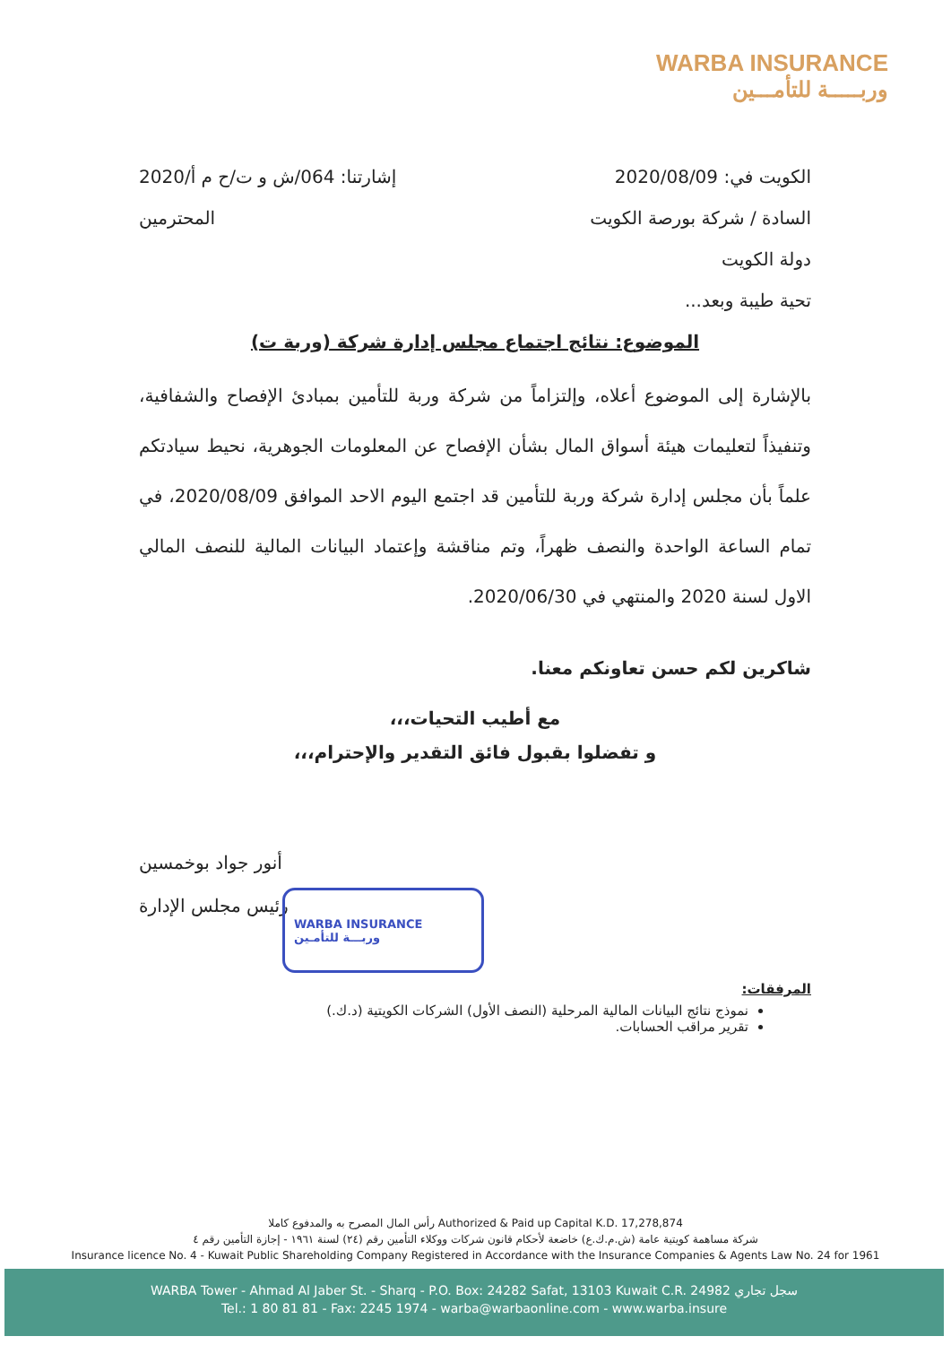WARBA INSURANCE
وربـــــة للتأمـــين
الكويت في: 2020/08/09 إشارتنا: 064/ش و ت/ح م أ/2020
السادة / شركة بورصة الكويت المحترمين
دولة الكويت
تحية طيبة وبعد...
الموضوع: نتائج اجتماع مجلس إدارة شركة (وربة ت)
بالإشارة إلى الموضوع أعلاه، وإلتزاماً من شركة وربة للتأمين بمبادئ الإفصاح والشفافية، وتنفيذاً لتعليمات هيئة أسواق المال بشأن الإفصاح عن المعلومات الجوهرية، نحيط سيادتكم علماً بأن مجلس إدارة شركة وربة للتأمين قد اجتمع اليوم الاحد الموافق 2020/08/09، في تمام الساعة الواحدة والنصف ظهراً، وتم مناقشة وإعتماد البيانات المالية للنصف المالي الاول لسنة 2020 والمنتهي في 2020/06/30.
شاكرين لكم حسن تعاونكم معنا.
مع أطيب التحيات،،،
و تفضلوا بقبول فائق التقدير والإحترام،،،
أنور جواد بوخمسين
رئيس مجلس الإدارة
المرفقات:
نموذج نتائج البيانات المالية المرحلية (النصف الأول) الشركات الكويتية (د.ك.)
تقرير مراقب الحسابات.
WARBA INSURANCE
وربـــة للتأمـين
رأس المال المصرح به والمدفوع كاملا Authorized & Paid up Capital K.D. 17,278,874
شركة مساهمة كويتية عامة (ش.م.ك.ع) خاضعة لأحكام قانون شركات ووكلاء التأمين رقم (٢٤) لسنة ١٩٦١ - إجازة التأمين رقم ٤
Insurance licence No. 4 - Kuwait Public Shareholding Company Registered in Accordance with the Insurance Companies & Agents Law No. 24 for 1961
WARBA Tower - Ahmad Al Jaber St. - Sharq - P.O. Box: 24282 Safat, 13103 Kuwait C.R. 24982 سجل تجاري
Tel.: 1 80 81 81 - Fax: 2245 1974 - warba@warbaonline.com - www.warba.insure